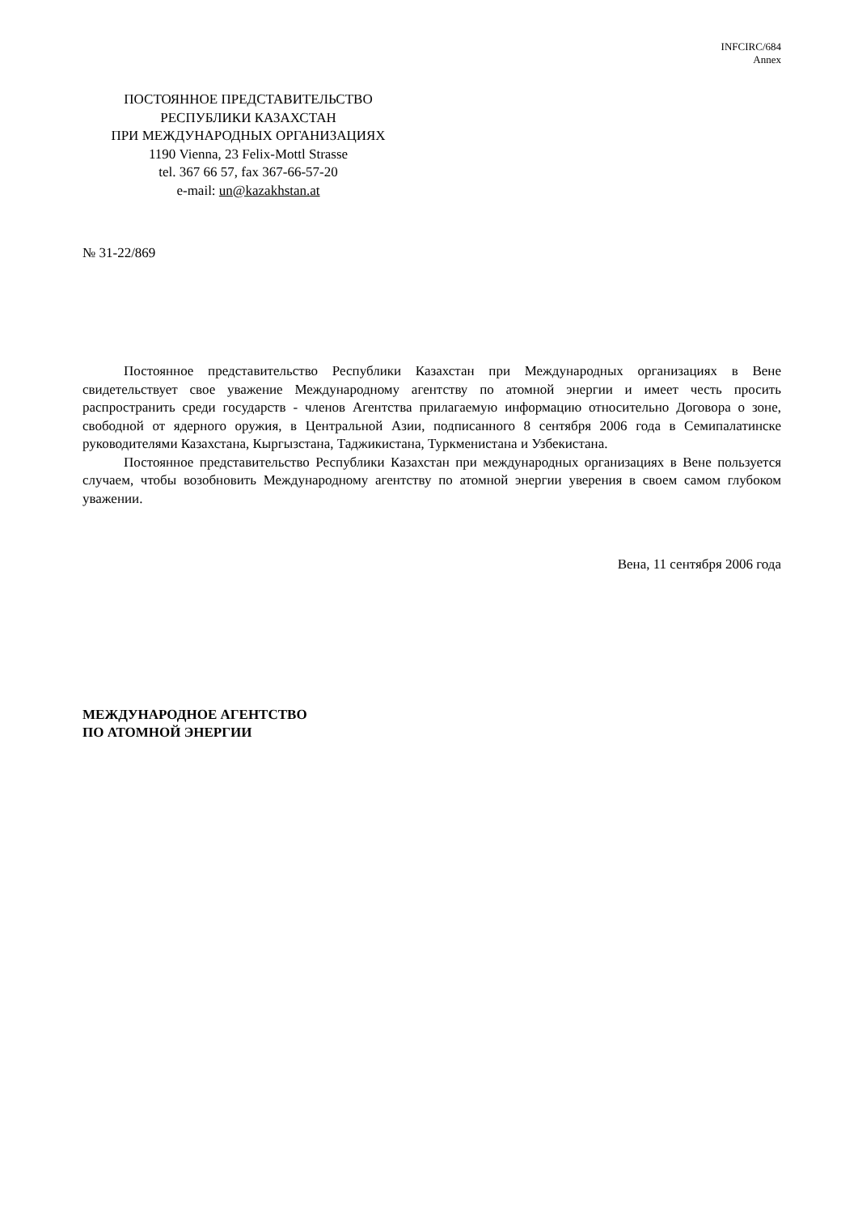INFCIRC/684
Annex
ПОСТОЯННОЕ ПРЕДСТАВИТЕЛЬСТВО
РЕСПУБЛИКИ КАЗАХСТАН
ПРИ МЕЖДУНАРОДНЫХ ОРГАНИЗАЦИЯХ
1190 Vienna, 23 Felix-Mottl Strasse
tel. 367 66 57, fax 367-66-57-20
e-mail: un@kazakhstan.at
№ 31-22/869
Постоянное представительство Республики Казахстан при Международных организациях в Вене свидетельствует свое уважение Международному агентству по атомной энергии и имеет честь просить распространить среди государств - членов Агентства прилагаемую информацию относительно Договора о зоне, свободной от ядерного оружия, в Центральной Азии, подписанного 8 сентября 2006 года в Семипалатинске руководителями Казахстана, Кыргызстана, Таджикистана, Туркменистана и Узбекистана.
Постоянное представительство Республики Казахстан при международных организациях в Вене пользуется случаем, чтобы возобновить Международному агентству по атомной энергии уверения в своем самом глубоком уважении.
Вена, 11 сентября 2006 года
МЕЖДУНАРОДНОЕ АГЕНТСТВО
ПО АТОМНОЙ ЭНЕРГИИ